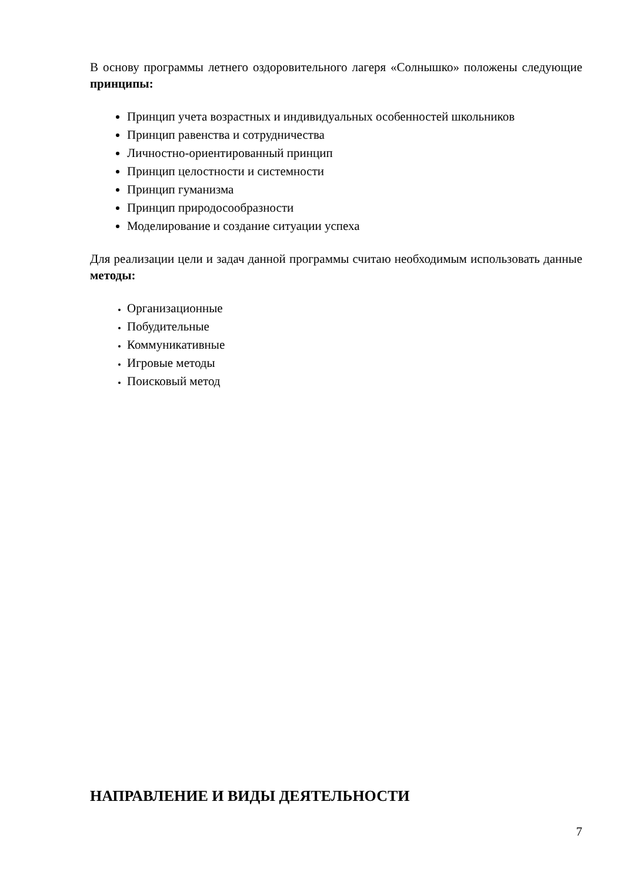В основу программы летнего оздоровительного лагеря «Солнышко» положены следующие принципы:
Принцип учета возрастных и индивидуальных особенностей школьников
Принцип равенства и сотрудничества
Личностно-ориентированный принцип
Принцип целостности и системности
Принцип гуманизма
Принцип природосообразности
Моделирование и создание ситуации успеха
Для реализации цели и задач данной программы считаю необходимым использовать данные методы:
Организационные
Побудительные
Коммуникативные
Игровые методы
Поисковый метод
НАПРАВЛЕНИЕ И ВИДЫ ДЕЯТЕЛЬНОСТИ
7